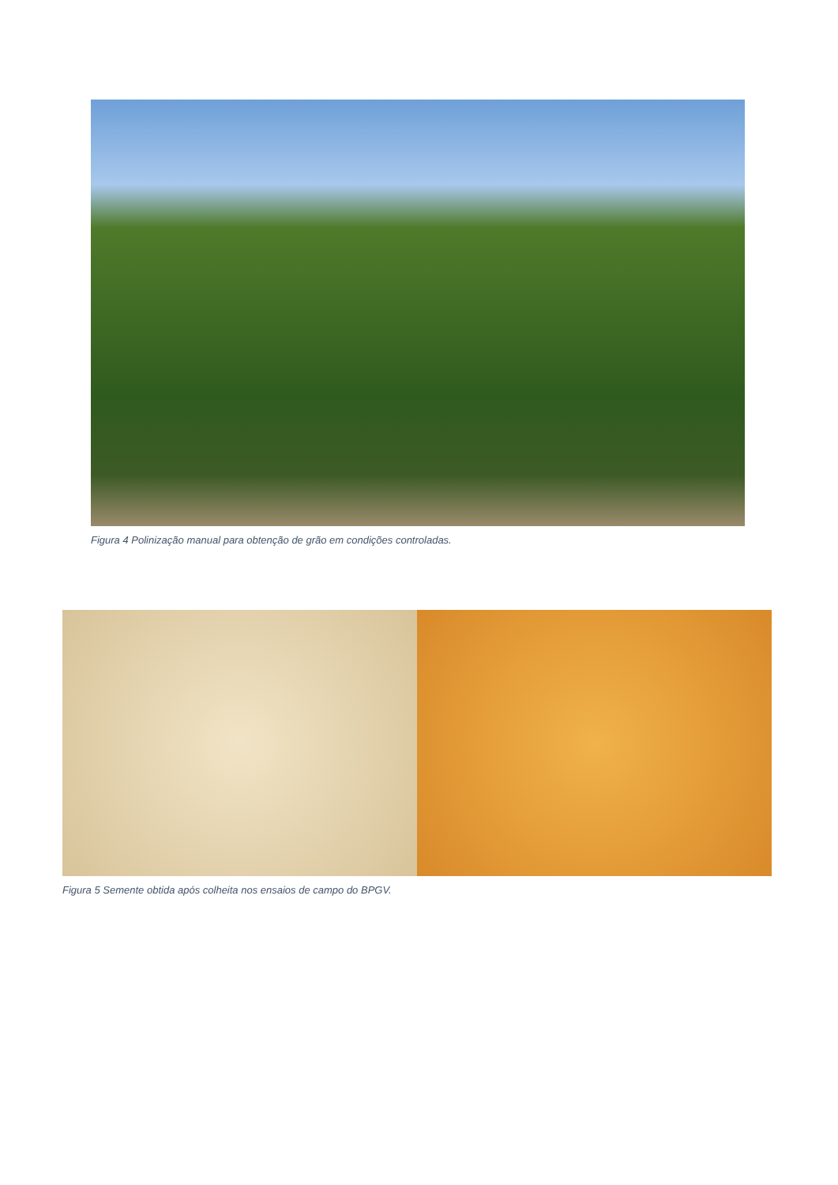Figura 4 Polinização manual para obtenção de grão em condições controladas.
Figura 5 Semente obtida após colheita nos ensaios de campo do BPGV.